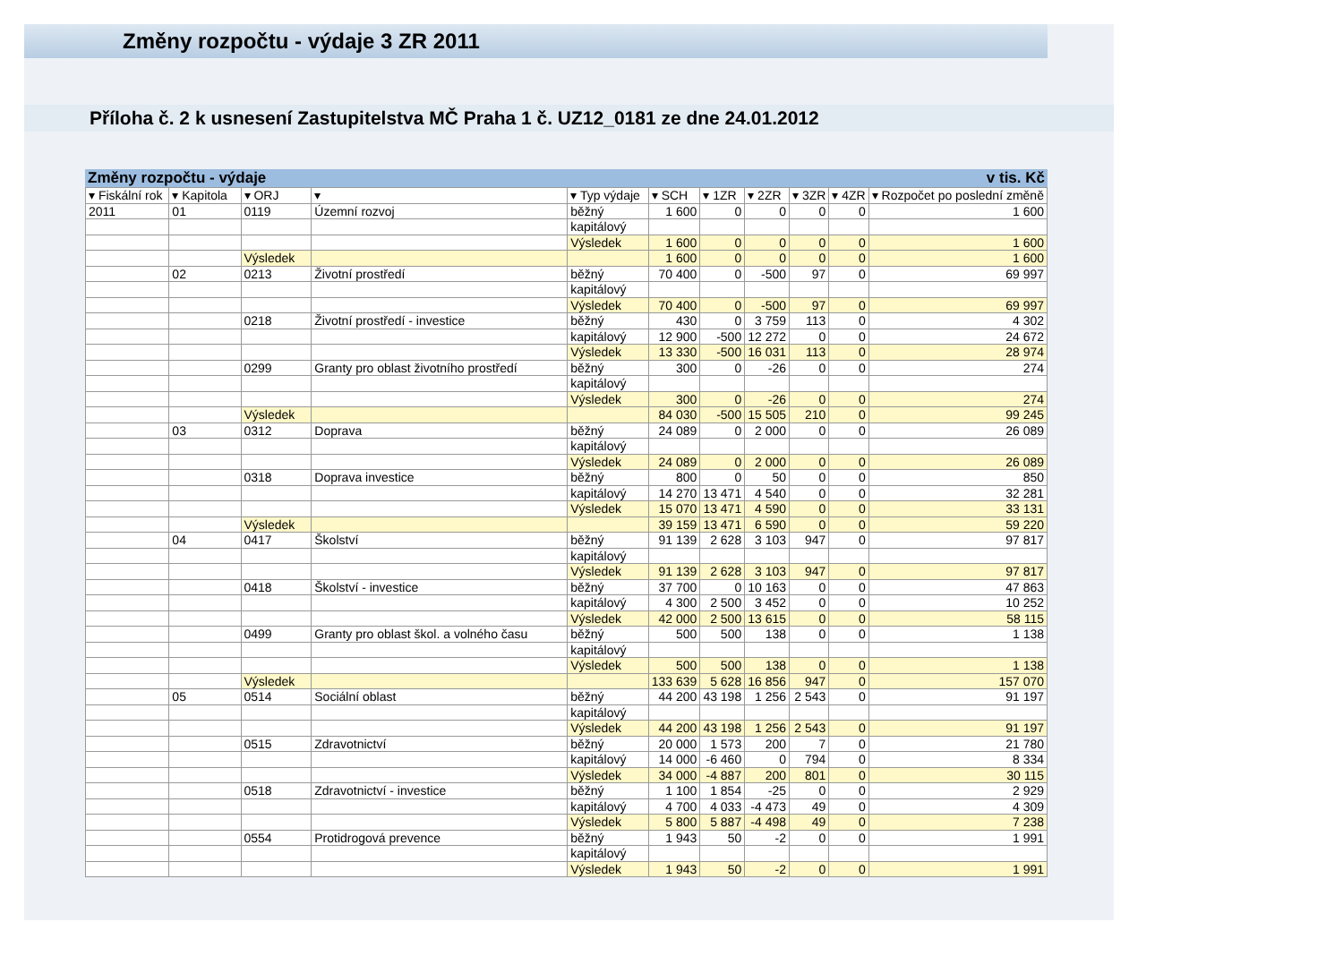Změny rozpočtu - výdaje 3 ZR 2011
Příloha č. 2 k usnesení Zastupitelstva MČ Praha 1 č. UZ12_0181 ze dne 24.01.2012
Změny rozpočtu - výdaje v tis. Kč
| ▾ Fiskální rok | ▾ Kapitola | ▾ ORJ | ▾ | ▾ Typ výdaje | ▾ SCH | ▾ 1ZR | ▾ 2ZR | ▾ 3ZR | ▾ 4ZR | ▾ Rozpočet po poslední změně |
| --- | --- | --- | --- | --- | --- | --- | --- | --- | --- | --- |
| 2011 | 01 | 0119 | Územní rozvoj | běžný | 1 600 | 0 | 0 | 0 | 0 | 1 600 |
| | | | | kapitálový | | | | | | |
| | | | | Výsledek | 1 600 | 0 | 0 | 0 | 0 | 1 600 |
| | | Výsledek | | | 1 600 | 0 | 0 | 0 | 0 | 1 600 |
| | 02 | 0213 | Životní prostředí | běžný | 70 400 | 0 | -500 | 97 | 0 | 69 997 |
| | | | | kapitálový | | | | | | |
| | | | | Výsledek | 70 400 | 0 | -500 | 97 | 0 | 69 997 |
| | | 0218 | Životní prostředí - investice | běžný | 430 | 0 | 3 759 | 113 | 0 | 4 302 |
| | | | | kapitálový | 12 900 | -500 | 12 272 | 0 | 0 | 24 672 |
| | | | | Výsledek | 13 330 | -500 | 16 031 | 113 | 0 | 28 974 |
| | | 0299 | Granty pro oblast životního prostředí | běžný | 300 | 0 | -26 | 0 | 0 | 274 |
| | | | | kapitálový | | | | | | |
| | | | | Výsledek | 300 | 0 | -26 | 0 | 0 | 274 |
| | | Výsledek | | | 84 030 | -500 | 15 505 | 210 | 0 | 99 245 |
| | 03 | 0312 | Doprava | běžný | 24 089 | 0 | 2 000 | 0 | 0 | 26 089 |
| | | | | kapitálový | | | | | | |
| | | | | Výsledek | 24 089 | 0 | 2 000 | 0 | 0 | 26 089 |
| | | 0318 | Doprava investice | běžný | 800 | 0 | 50 | 0 | 0 | 850 |
| | | | | kapitálový | 14 270 | 13 471 | 4 540 | 0 | 0 | 32 281 |
| | | | | Výsledek | 15 070 | 13 471 | 4 590 | 0 | 0 | 33 131 |
| | | Výsledek | | | 39 159 | 13 471 | 6 590 | 0 | 0 | 59 220 |
| | 04 | 0417 | Školství | běžný | 91 139 | 2 628 | 3 103 | 947 | 0 | 97 817 |
| | | | | kapitálový | | | | | | |
| | | | | Výsledek | 91 139 | 2 628 | 3 103 | 947 | 0 | 97 817 |
| | | 0418 | Školství - investice | běžný | 37 700 | 0 | 10 163 | 0 | 0 | 47 863 |
| | | | | kapitálový | 4 300 | 2 500 | 3 452 | 0 | 0 | 10 252 |
| | | | | Výsledek | 42 000 | 2 500 | 13 615 | 0 | 0 | 58 115 |
| | | 0499 | Granty pro oblast škol. a volného času | běžný | 500 | 500 | 138 | 0 | 0 | 1 138 |
| | | | | kapitálový | | | | | | |
| | | | | Výsledek | 500 | 500 | 138 | 0 | 0 | 1 138 |
| | | Výsledek | | | 133 639 | 5 628 | 16 856 | 947 | 0 | 157 070 |
| | 05 | 0514 | Sociální oblast | běžný | 44 200 | 43 198 | 1 256 | 2 543 | 0 | 91 197 |
| | | | | kapitálový | | | | | | |
| | | | | Výsledek | 44 200 | 43 198 | 1 256 | 2 543 | 0 | 91 197 |
| | | 0515 | Zdravotnictví | běžný | 20 000 | 1 573 | 200 | 7 | 0 | 21 780 |
| | | | | kapitálový | 14 000 | -6 460 | 0 | 794 | 0 | 8 334 |
| | | | | Výsledek | 34 000 | -4 887 | 200 | 801 | 0 | 30 115 |
| | | 0518 | Zdravotnictví - investice | běžný | 1 100 | 1 854 | -25 | 0 | 0 | 2 929 |
| | | | | kapitálový | 4 700 | 4 033 | -4 473 | 49 | 0 | 4 309 |
| | | | | Výsledek | 5 800 | 5 887 | -4 498 | 49 | 0 | 7 238 |
| | | 0554 | Protidrogová prevence | běžný | 1 943 | 50 | -2 | 0 | 0 | 1 991 |
| | | | | kapitálový | | | | | | |
| | | | | Výsledek | 1 943 | 50 | -2 | 0 | 0 | 1 991 |